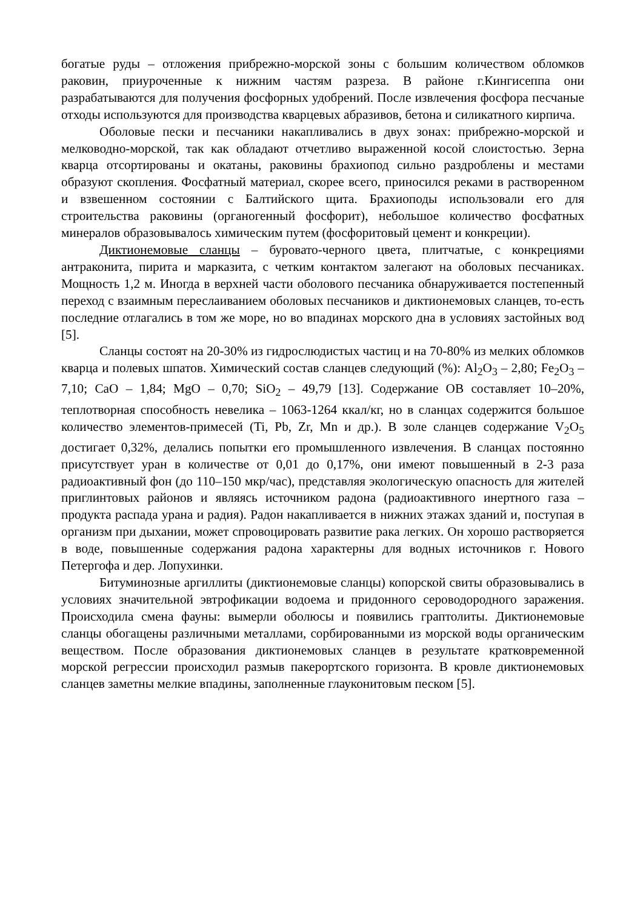богатые руды – отложения прибрежно-морской зоны с большим количеством обломков раковин, приуроченные к нижним частям разреза. В районе г.Кингисеппа они разрабатываются для получения фосфорных удобрений. После извлечения фосфора песчаные отходы используются для производства кварцевых абразивов, бетона и силикатного кирпича.
Оболовые пески и песчаники накапливались в двух зонах: прибрежно-морской и мелководно-морской, так как обладают отчетливо выраженной косой слоистостью. Зерна кварца отсортированы и окатаны, раковины брахиопод сильно раздроблены и местами образуют скопления. Фосфатный материал, скорее всего, приносился реками в растворенном и взвешенном состоянии с Балтийского щита. Брахиоподы использовали его для строительства раковины (органогенный фосфорит), небольшое количество фосфатных минералов образовывалось химическим путем (фосфоритовый цемент и конкреции).
Диктионемовые сланцы – буровато-черного цвета, плитчатые, с конкрециями антраконита, пирита и марказита, с четким контактом залегают на оболовых песчаниках. Мощность 1,2 м. Иногда в верхней части оболового песчаника обнаруживается постепенный переход с взаимным переслаиванием оболовых песчаников и диктионемовых сланцев, то-есть последние отлагались в том же море, но во впадинах морского дна в условиях застойных вод [5].
Сланцы состоят на 20-30% из гидрослюдистых частиц и на 70-80% из мелких обломков кварца и полевых шпатов. Химический состав сланцев следующий (%): Al<sub>2</sub>O<sub>3</sub> – 2,80; Fe<sub>2</sub>O<sub>3</sub> – 7,10; CaO – 1,84; MgO – 0,70; SiO<sub>2</sub> – 49,79 [13]. Содержание ОВ составляет 10–20%, теплотворная способность невелика – 1063-1264 ккал/кг, но в сланцах содержится большое количество элементов-примесей (Ti, Pb, Zr, Mn и др.). В золе сланцев содержание V<sub>2</sub>O<sub>5</sub> достигает 0,32%, делались попытки его промышленного извлечения. В сланцах постоянно присутствует уран в количестве от 0,01 до 0,17%, они имеют повышенный в 2-3 раза радиоактивный фон (до 110–150 мкр/час), представляя экологическую опасность для жителей приглинтовых районов и являясь источником радона (радиоактивного инертного газа – продукта распада урана и радия). Радон накапливается в нижних этажах зданий и, поступая в организм при дыхании, может спровоцировать развитие рака легких. Он хорошо растворяется в воде, повышенные содержания радона характерны для водных источников г. Нового Петергофа и дер. Лопухинки.
Битуминозные аргиллиты (диктионемовые сланцы) копорской свиты образовывались в условиях значительной эвтрофикации водоема и придонного сероводородного заражения. Происходила смена фауны: вымерли оболюсы и появились граптолиты. Диктионемовые сланцы обогащены различными металлами, сорбированными из морской воды органическим веществом. После образования диктионемовых сланцев в результате кратковременной морской регрессии происходил размыв пакерортского горизонта. В кровле диктионемовых сланцев заметны мелкие впадины, заполненные глауконитовым песком [5].